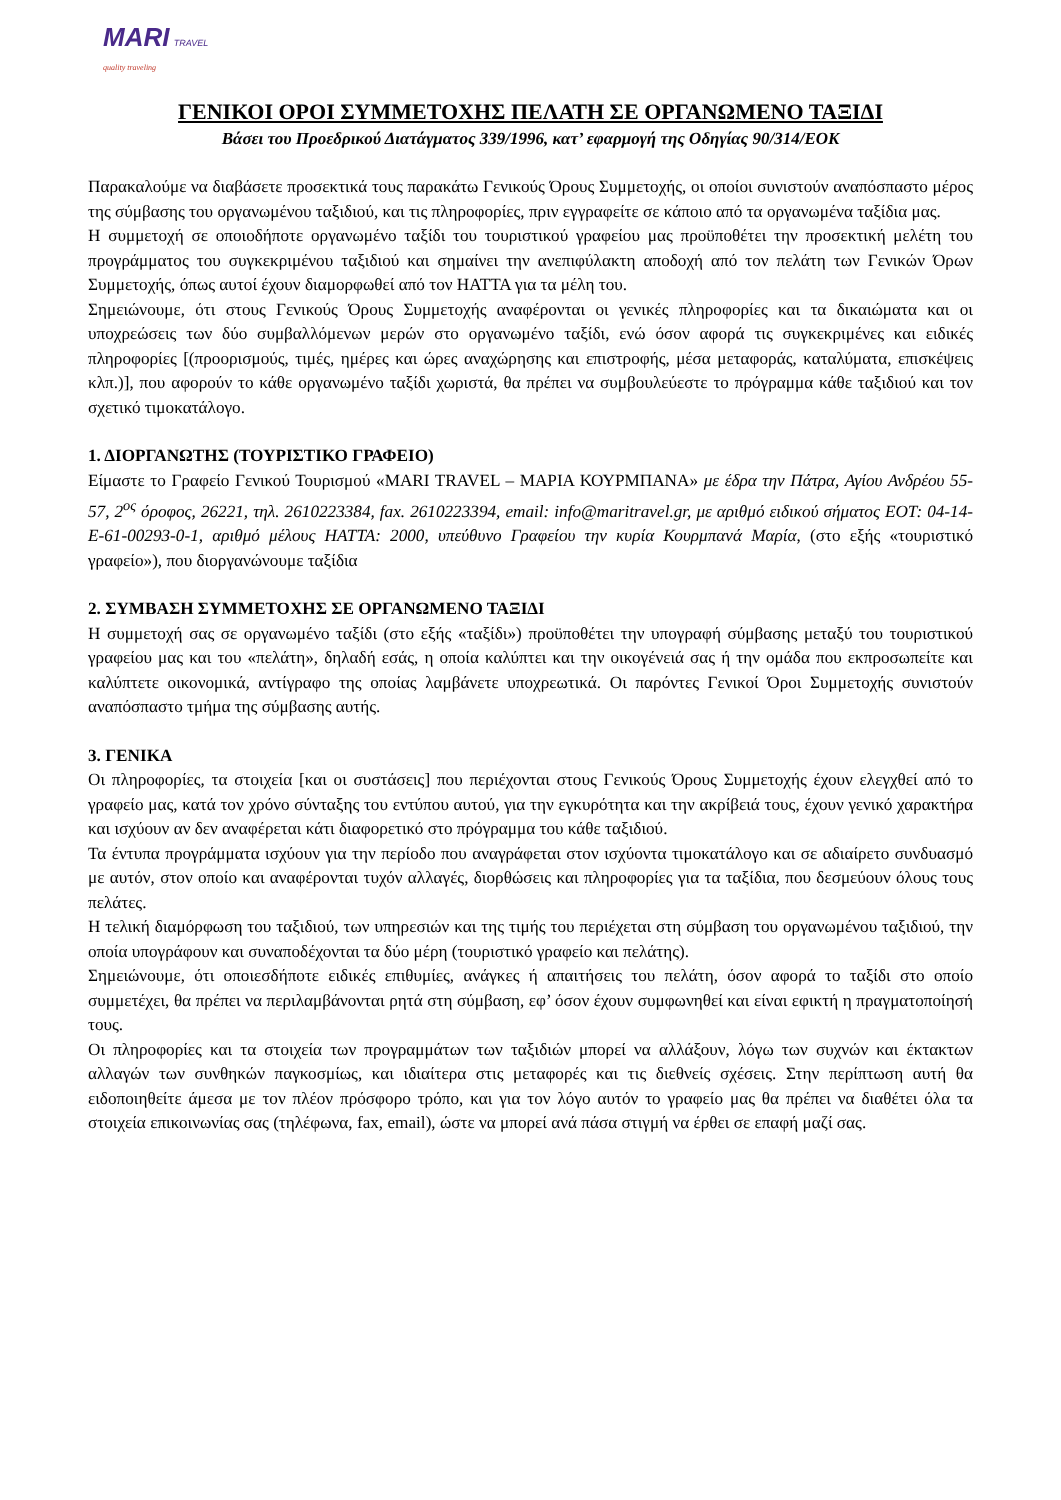MARI TRAVEL
quality traveling
ΓΕΝΙΚΟΙ ΟΡΟΙ ΣΥΜΜΕΤΟΧΗΣ ΠΕΛΑΤΗ ΣΕ ΟΡΓΑΝΩΜΕΝΟ ΤΑΞΙΔΙ
Βάσει του Προεδρικού Διατάγματος 339/1996, κατ’ εφαρμογή της Οδηγίας 90/314/ΕΟΚ
Παρακαλούμε να διαβάσετε προσεκτικά τους παρακάτω Γενικούς Όρους Συμμετοχής, οι οποίοι συνιστούν αναπόσπαστο μέρος της σύμβασης του οργανωμένου ταξιδιού, και τις πληροφορίες, πριν εγγραφείτε σε κάποιο από τα οργανωμένα ταξίδια μας.
Η συμμετοχή σε οποιοδήποτε οργανωμένο ταξίδι του τουριστικού γραφείου μας προϋποθέτει την προσεκτική μελέτη του προγράμματος του συγκεκριμένου ταξιδιού και σημαίνει την ανεπιφύλακτη αποδοχή από τον πελάτη των Γενικών Όρων Συμμετοχής, όπως αυτοί έχουν διαμορφωθεί από τον HATTA για τα μέλη του.
Σημειώνουμε, ότι στους Γενικούς Όρους Συμμετοχής αναφέρονται οι γενικές πληροφορίες και τα δικαιώματα και οι υποχρεώσεις των δύο συμβαλλόμενων μερών στο οργανωμένο ταξίδι, ενώ όσον αφορά τις συγκεκριμένες και ειδικές πληροφορίες [(προορισμούς, τιμές, ημέρες και ώρες αναχώρησης και επιστροφής, μέσα μεταφοράς, καταλύματα, επισκέψεις κλπ.)], που αφορούν το κάθε οργανωμένο ταξίδι χωριστά, θα πρέπει να συμβουλεύεστε το πρόγραμμα κάθε ταξιδιού και τον σχετικό τιμοκατάλογο.
1. ΔΙΟΡΓΑΝΩΤΗΣ (ΤΟΥΡΙΣΤΙΚΟ ΓΡΑΦΕΙΟ)
Είμαστε το Γραφείο Γενικού Τουρισμού «MARI TRAVEL – ΜΑΡΙΑ ΚΟΥΡΜΠΑΝΑ» με έδρα την Πάτρα, Αγίου Ανδρέου 55-57, 2<sup>ος</sup> όροφος, 26221, τηλ. 2610223384, fax. 2610223394, email: info@maritravel.gr, με αριθμό ειδικού σήματος ΕΟΤ: 04-14-Ε-61-00293-0-1, αριθμό μέλους HATTA: 2000, υπεύθυνο Γραφείου την κυρία Κουρμπανά Μαρία, (στο εξής «τουριστικό γραφείο»), που διοργανώνουμε ταξίδια
2. ΣΥΜΒΑΣΗ ΣΥΜΜΕΤΟΧΗΣ ΣΕ ΟΡΓΑΝΩΜΕΝΟ ΤΑΞΙΔΙ
Η συμμετοχή σας σε οργανωμένο ταξίδι (στο εξής «ταξίδι») προϋποθέτει την υπογραφή σύμβασης μεταξύ του τουριστικού γραφείου μας και του «πελάτη», δηλαδή εσάς, η οποία καλύπτει και την οικογένειά σας ή την ομάδα που εκπροσωπείτε και καλύπτετε οικονομικά, αντίγραφο της οποίας λαμβάνετε υποχρεωτικά. Οι παρόντες Γενικοί Όροι Συμμετοχής συνιστούν αναπόσπαστο τμήμα της σύμβασης αυτής.
3. ΓΕΝΙΚΑ
Οι πληροφορίες, τα στοιχεία [και οι συστάσεις] που περιέχονται στους Γενικούς Όρους Συμμετοχής έχουν ελεγχθεί από το γραφείο μας, κατά τον χρόνο σύνταξης του εντύπου αυτού, για την εγκυρότητα και την ακρίβειά τους, έχουν γενικό χαρακτήρα και ισχύουν αν δεν αναφέρεται κάτι διαφορετικό στο πρόγραμμα του κάθε ταξιδιού.
Τα έντυπα προγράμματα ισχύουν για την περίοδο που αναγράφεται στον ισχύοντα τιμοκατάλογο και σε αδιαίρετο συνδυασμό με αυτόν, στον οποίο και αναφέρονται τυχόν αλλαγές, διορθώσεις και πληροφορίες για τα ταξίδια, που δεσμεύουν όλους τους πελάτες.
Η τελική διαμόρφωση του ταξιδιού, των υπηρεσιών και της τιμής του περιέχεται στη σύμβαση του οργανωμένου ταξιδιού, την οποία υπογράφουν και συναποδέχονται τα δύο μέρη (τουριστικό γραφείο και πελάτης).
Σημειώνουμε, ότι οποιεσδήποτε ειδικές επιθυμίες, ανάγκες ή απαιτήσεις του πελάτη, όσον αφορά το ταξίδι στο οποίο συμμετέχει, θα πρέπει να περιλαμβάνονται ρητά στη σύμβαση, εφ’ όσον έχουν συμφωνηθεί και είναι εφικτή η πραγματοποίησή τους.
Οι πληροφορίες και τα στοιχεία των προγραμμάτων των ταξιδιών μπορεί να αλλάξουν, λόγω των συχνών και έκτακτων αλλαγών των συνθηκών παγκοσμίως, και ιδιαίτερα στις μεταφορές και τις διεθνείς σχέσεις. Στην περίπτωση αυτή θα ειδοποιηθείτε άμεσα με τον πλέον πρόσφορο τρόπο, και για τον λόγο αυτόν το γραφείο μας θα πρέπει να διαθέτει όλα τα στοιχεία επικοινωνίας σας (τηλέφωνα, fax, email), ώστε να μπορεί ανά πάσα στιγμή να έρθει σε επαφή μαζί σας.